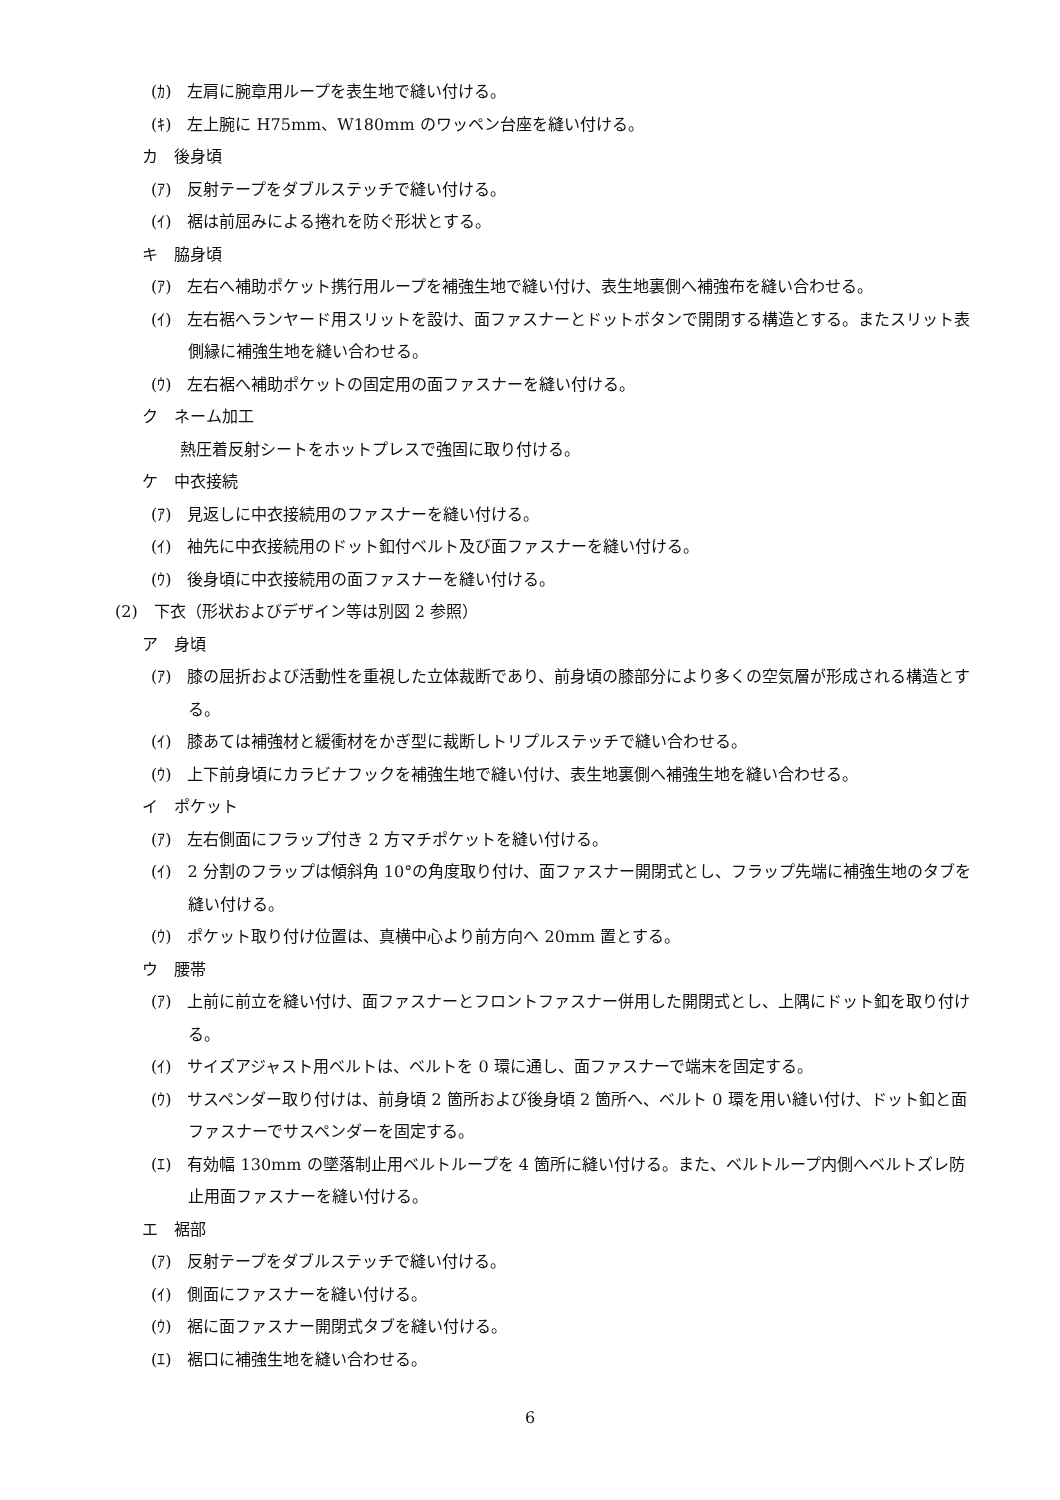(ｶ)　左肩に腕章用ループを表生地で縫い付ける。
(ｷ)　左上腕に H75mm、W180mm のワッペン台座を縫い付ける。
カ　後身頃
(ｱ)　反射テープをダブルステッチで縫い付ける。
(ｲ)　裾は前屈みによる捲れを防ぐ形状とする。
キ　脇身頃
(ｱ)　左右へ補助ポケット携行用ループを補強生地で縫い付け、表生地裏側へ補強布を縫い合わせる。
(ｲ)　左右裾へランヤード用スリットを設け、面ファスナーとドットボタンで開閉する構造とする。またスリット表側縁に補強生地を縫い合わせる。
(ｳ)　左右裾へ補助ポケットの固定用の面ファスナーを縫い付ける。
ク　ネーム加工
熱圧着反射シートをホットプレスで強固に取り付ける。
ケ　中衣接続
(ｱ)　見返しに中衣接続用のファスナーを縫い付ける。
(ｲ)　袖先に中衣接続用のドット釦付ベルト及び面ファスナーを縫い付ける。
(ｳ)　後身頃に中衣接続用の面ファスナーを縫い付ける。
(2)　下衣（形状およびデザイン等は別図 2 参照）
ア　身頃
(ｱ)　膝の屈折および活動性を重視した立体裁断であり、前身頃の膝部分により多くの空気層が形成される構造とする。
(ｲ)　膝あては補強材と緩衝材をかぎ型に裁断しトリプルステッチで縫い合わせる。
(ｳ)　上下前身頃にカラビナフックを補強生地で縫い付け、表生地裏側へ補強生地を縫い合わせる。
イ　ポケット
(ｱ)　左右側面にフラップ付き 2 方マチポケットを縫い付ける。
(ｲ)　2 分割のフラップは傾斜角 10°の角度取り付け、面ファスナー開閉式とし、フラップ先端に補強生地のタブを縫い付ける。
(ｳ)　ポケット取り付け位置は、真横中心より前方向へ 20mm 置とする。
ウ　腰帯
(ｱ)　上前に前立を縫い付け、面ファスナーとフロントファスナー併用した開閉式とし、上隅にドット釦を取り付ける。
(ｲ)　サイズアジャスト用ベルトは、ベルトを 0 環に通し、面ファスナーで端末を固定する。
(ｳ)　サスペンダー取り付けは、前身頃 2 箇所および後身頃 2 箇所へ、ベルト 0 環を用い縫い付け、ドット釦と面ファスナーでサスペンダーを固定する。
(ｴ)　有効幅 130mm の墜落制止用ベルトループを 4 箇所に縫い付ける。また、ベルトループ内側へベルトズレ防止用面ファスナーを縫い付ける。
エ　裾部
(ｱ)　反射テープをダブルステッチで縫い付ける。
(ｲ)　側面にファスナーを縫い付ける。
(ｳ)　裾に面ファスナー開閉式タブを縫い付ける。
(ｴ)　裾口に補強生地を縫い合わせる。
6